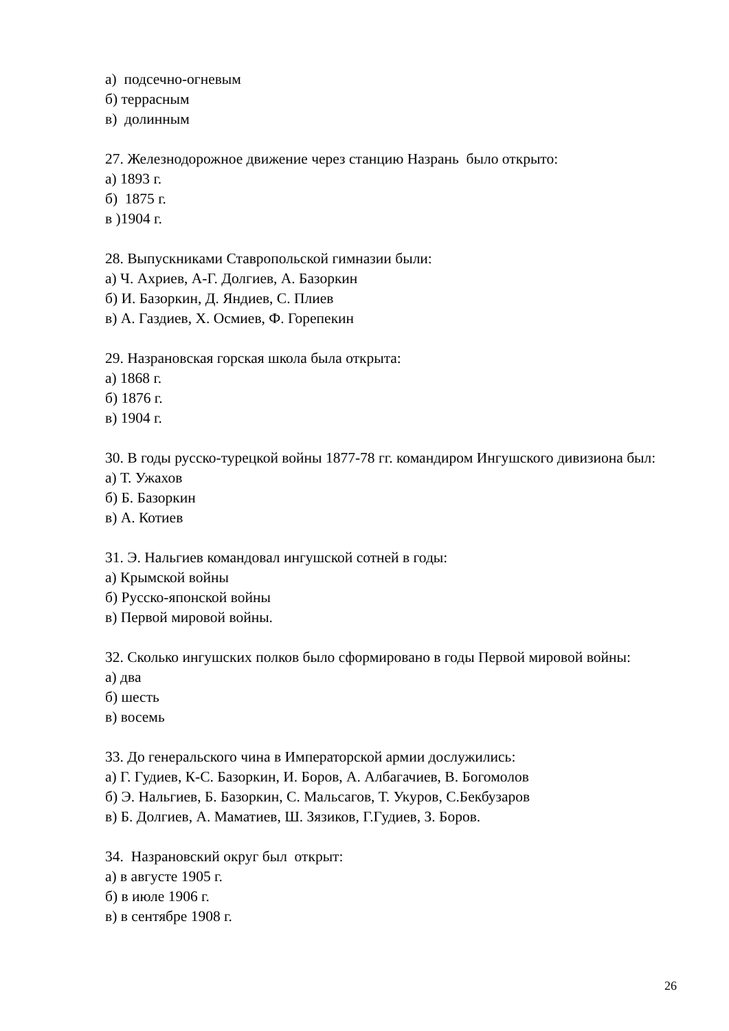а) подсечно-огневым
б) террасным
в) долинным
27. Железнодорожное движение через станцию Назрань было открыто:
а) 1893 г.
б) 1875 г.
в )1904 г.
28. Выпускниками Ставропольской гимназии были:
а) Ч. Ахриев, А-Г. Долгиев, А. Базоркин
б) И. Базоркин, Д. Яндиев, С. Плиев
в) А. Газдиев, Х. Осмиев, Ф. Горепекин
29. Назрановская горская школа была открыта:
а) 1868 г.
б) 1876 г.
в) 1904 г.
30. В годы русско-турецкой войны 1877-78 гг. командиром Ингушского дивизиона был:
а) Т. Ужахов
б) Б. Базоркин
в) А. Котиев
31. Э. Нальгиев командовал ингушской сотней в годы:
а) Крымской войны
б) Русско-японской войны
в) Первой мировой войны.
32. Сколько ингушских полков было сформировано в годы Первой мировой войны:
а) два
б) шесть
в) восемь
33. До генеральского чина в Императорской армии дослужились:
а) Г. Гудиев, К-С. Базоркин, И. Боров, А. Албагачиев, В. Богомолов
б) Э. Нальгиев, Б. Базоркин, С. Мальсагов, Т. Укуров, С.Бекбузаров
в) Б. Долгиев, А. Маматиев, Ш. Зязиков, Г.Гудиев, З. Боров.
34. Назрановский округ был открыт:
а) в августе 1905 г.
б) в июле 1906 г.
в) в сентябре 1908 г.
26